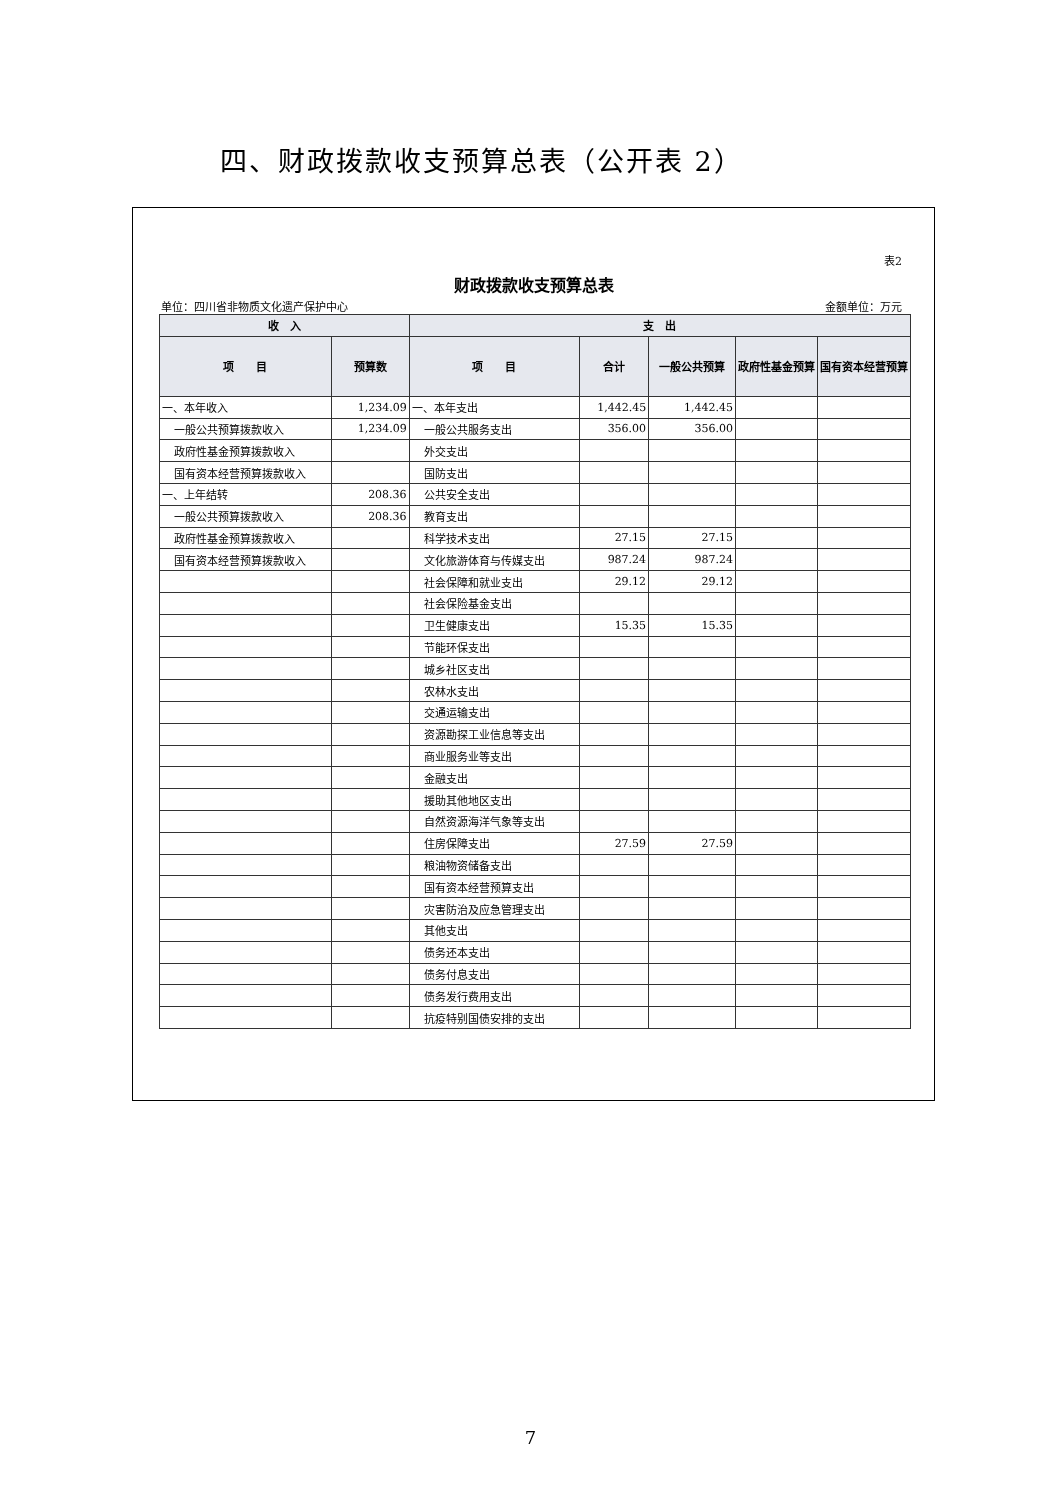四、财政拨款收支预算总表（公开表 2）
表2
财政拨款收支预算总表
单位：四川省非物质文化遗产保护中心 金额单位：万元
| 收 入 | | 支 出 | | | | |
| --- | --- | --- | --- | --- | --- | --- |
| 项 目 | 预算数 | 项 目 | 合计 | 一般公共预算 | 政府性基金预算 | 国有资本经营预算 |
| 一、本年收入 | 1,234.09 | 一、本年支出 | 1,442.45 | 1,442.45 | | |
| 一般公共预算拨款收入 | 1,234.09 | 一般公共服务支出 | 356.00 | 356.00 | | |
| 政府性基金预算拨款收入 | | 外交支出 | | | | |
| 国有资本经营预算拨款收入 | | 国防支出 | | | | |
| 一、上年结转 | 208.36 | 公共安全支出 | | | | |
| 一般公共预算拨款收入 | 208.36 | 教育支出 | | | | |
| 政府性基金预算拨款收入 | | 科学技术支出 | 27.15 | 27.15 | | |
| 国有资本经营预算拨款收入 | | 文化旅游体育与传媒支出 | 987.24 | 987.24 | | |
| | | 社会保障和就业支出 | 29.12 | 29.12 | | |
| | | 社会保险基金支出 | | | | |
| | | 卫生健康支出 | 15.35 | 15.35 | | |
| | | 节能环保支出 | | | | |
| | | 城乡社区支出 | | | | |
| | | 农林水支出 | | | | |
| | | 交通运输支出 | | | | |
| | | 资源勘探工业信息等支出 | | | | |
| | | 商业服务业等支出 | | | | |
| | | 金融支出 | | | | |
| | | 援助其他地区支出 | | | | |
| | | 自然资源海洋气象等支出 | | | | |
| | | 住房保障支出 | 27.59 | 27.59 | | |
| | | 粮油物资储备支出 | | | | |
| | | 国有资本经营预算支出 | | | | |
| | | 灾害防治及应急管理支出 | | | | |
| | | 其他支出 | | | | |
| | | 债务还本支出 | | | | |
| | | 债务付息支出 | | | | |
| | | 债务发行费用支出 | | | | |
| | | 抗疫特别国债安排的支出 | | | | |
7